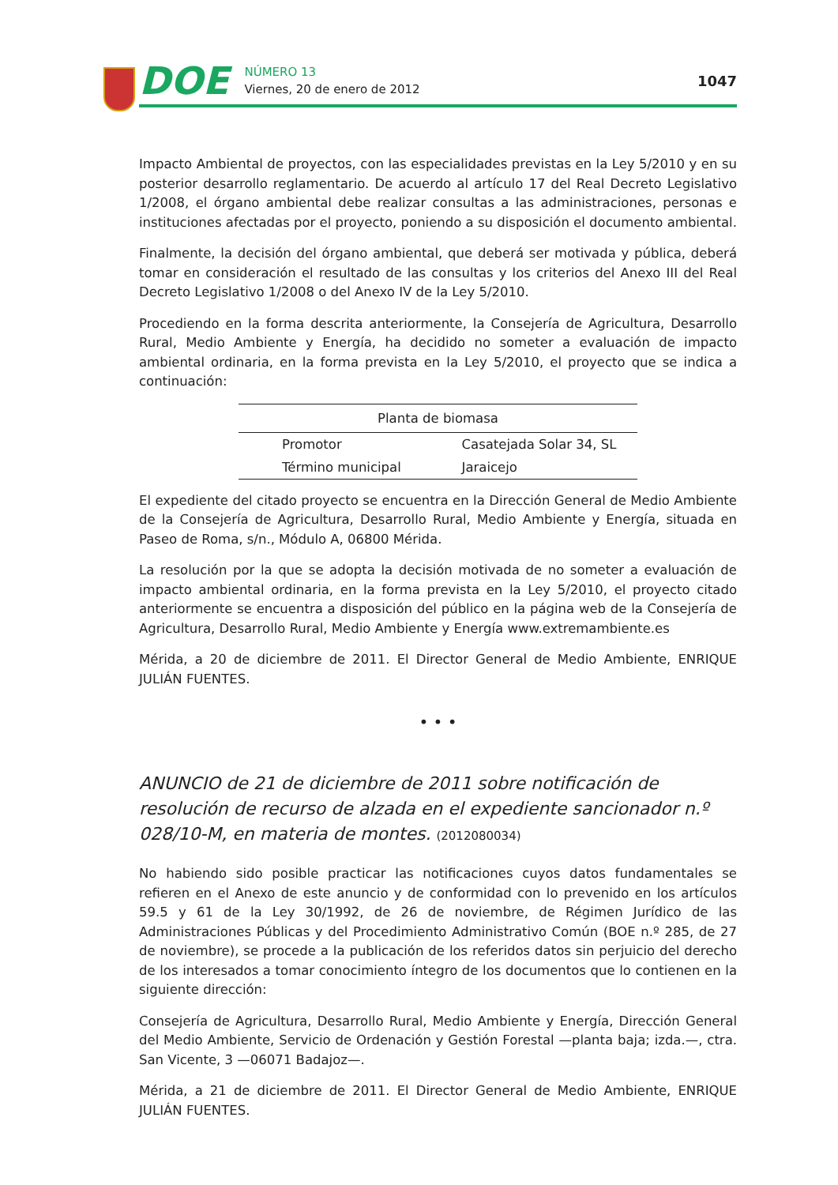DOE
NÚMERO 13
Viernes, 20 de enero de 2012
1047
Impacto Ambiental de proyectos, con las especialidades previstas en la Ley 5/2010 y en su posterior desarrollo reglamentario. De acuerdo al artículo 17 del Real Decreto Legislativo 1/2008, el órgano ambiental debe realizar consultas a las administraciones, personas e instituciones afectadas por el proyecto, poniendo a su disposición el documento ambiental.
Finalmente, la decisión del órgano ambiental, que deberá ser motivada y pública, deberá tomar en consideración el resultado de las consultas y los criterios del Anexo III del Real Decreto Legislativo 1/2008 o del Anexo IV de la Ley 5/2010.
Procediendo en la forma descrita anteriormente, la Consejería de Agricultura, Desarrollo Rural, Medio Ambiente y Energía, ha decidido no someter a evaluación de impacto ambiental ordinaria, en la forma prevista en la Ley 5/2010, el proyecto que se indica a continuación:
| Planta de biomasa | |
| --- | --- |
| Promotor | Casatejada Solar 34, SL |
| Término municipal | Jaraicejo |
El expediente del citado proyecto se encuentra en la Dirección General de Medio Ambiente de la Consejería de Agricultura, Desarrollo Rural, Medio Ambiente y Energía, situada en Paseo de Roma, s/n., Módulo A, 06800 Mérida.
La resolución por la que se adopta la decisión motivada de no someter a evaluación de impacto ambiental ordinaria, en la forma prevista en la Ley 5/2010, el proyecto citado anteriormente se encuentra a disposición del público en la página web de la Consejería de Agricultura, Desarrollo Rural, Medio Ambiente y Energía www.extremambiente.es
Mérida, a 20 de diciembre de 2011. El Director General de Medio Ambiente, ENRIQUE JULIÁN FUENTES.
• • •
ANUNCIO de 21 de diciembre de 2011 sobre notificación de resolución de recurso de alzada en el expediente sancionador n.º 028/10-M, en materia de montes. (2012080034)
No habiendo sido posible practicar las notificaciones cuyos datos fundamentales se refieren en el Anexo de este anuncio y de conformidad con lo prevenido en los artículos 59.5 y 61 de la Ley 30/1992, de 26 de noviembre, de Régimen Jurídico de las Administraciones Públicas y del Procedimiento Administrativo Común (BOE n.º 285, de 27 de noviembre), se procede a la publicación de los referidos datos sin perjuicio del derecho de los interesados a tomar conocimiento íntegro de los documentos que lo contienen en la siguiente dirección:
Consejería de Agricultura, Desarrollo Rural, Medio Ambiente y Energía, Dirección General del Medio Ambiente, Servicio de Ordenación y Gestión Forestal —planta baja; izda.—, ctra. San Vicente, 3 —06071 Badajoz—.
Mérida, a 21 de diciembre de 2011. El Director General de Medio Ambiente, ENRIQUE JULIÁN FUENTES.